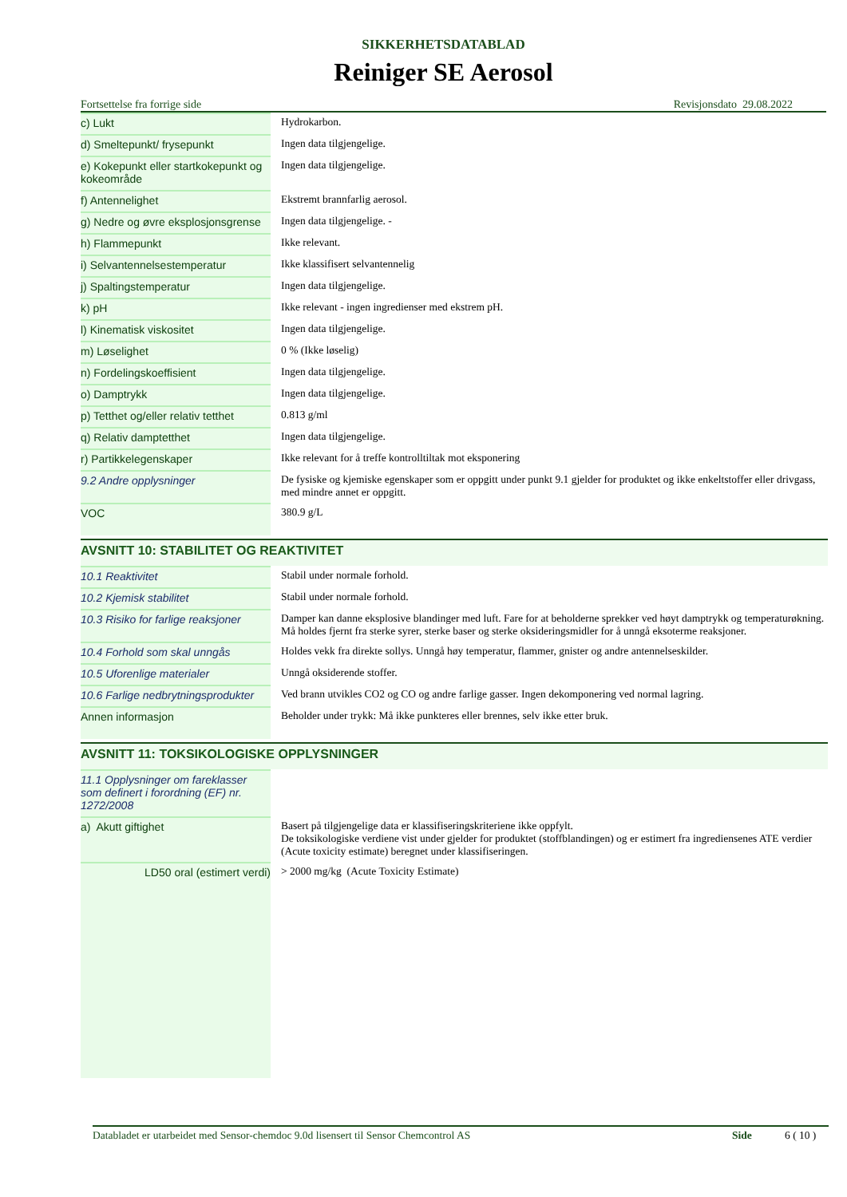SIKKERHETSDATABLAD
Reiniger SE Aerosol
Fortsettelse fra forrige side Revisjonsdato 29.08.2022
| c) Lukt | Hydrokarbon. |
| d) Smeltepunkt/ frysepunkt | Ingen data tilgjengelige. |
| e) Kokepunkt eller startkokepunkt og kokeområde | Ingen data tilgjengelige. |
| f) Antennelighet | Ekstremt brannfarlig aerosol. |
| g) Nedre og øvre eksplosjonsgrense | Ingen data tilgjengelige. - |
| h) Flammepunkt | Ikke relevant. |
| i) Selvantennelsestemperatur | Ikke klassifisert selvantennelig |
| j) Spaltingstemperatur | Ingen data tilgjengelige. |
| k) pH | Ikke relevant - ingen ingredienser med ekstrem pH. |
| l) Kinematisk viskositet | Ingen data tilgjengelige. |
| m) Løselighet | 0 % (Ikke løselig) |
| n) Fordelingskoeffisient | Ingen data tilgjengelige. |
| o) Damptrykk | Ingen data tilgjengelige. |
| p) Tetthet og/eller relativ tetthet | 0.813 g/ml |
| q) Relativ damptetthet | Ingen data tilgjengelige. |
| r) Partikkelegenskaper | Ikke relevant for å treffe kontrolltiltak mot eksponering |
| 9.2 Andre opplysninger | De fysiske og kjemiske egenskaper som er oppgitt under punkt 9.1 gjelder for produktet og ikke enkeltstoffer eller drivgass, med mindre annet er oppgitt. |
| VOC | 380.9 g/L |
AVSNITT 10: STABILITET OG REAKTIVITET
| 10.1 Reaktivitet | Stabil under normale forhold. |
| 10.2 Kjemisk stabilitet | Stabil under normale forhold. |
| 10.3 Risiko for farlige reaksjoner | Damper kan danne eksplosive blandinger med luft. Fare for at beholderne sprekker ved høyt damptrykk og temperaturøkning. Må holdes fjernt fra sterke syrer, sterke baser og sterke oksideringsmidler for å unngå eksoterme reaksjoner. |
| 10.4 Forhold som skal unngås | Holdes vekk fra direkte sollys. Unngå høy temperatur, flammer, gnister og andre antennelseskilder. |
| 10.5 Uforenlige materialer | Unngå oksiderende stoffer. |
| 10.6 Farlige nedbrytningsprodukter | Ved brann utvikles CO2 og CO og andre farlige gasser. Ingen dekomponering ved normal lagring. |
| Annen informasjon | Beholder under trykk: Må ikke punkteres eller brennes, selv ikke etter bruk. |
AVSNITT 11: TOKSIKOLOGISKE OPPLYSNINGER
| 11.1 Opplysninger om fareklasser som definert i forordning (EF) nr. 1272/2008 | |
| a) Akutt giftighet | Basert på tilgjengelige data er klassifiseringskriteriene ikke oppfylt. De toksikologiske verdiene vist under gjelder for produktet (stoffblandingen) og er estimert fra ingrediensenes ATE verdier (Acute toxicity estimate) beregnet under klassifiseringen. |
| LD50 oral (estimert verdi) | > 2000 mg/kg (Acute Toxicity Estimate) |
Databladet er utarbeidet med Sensor-chemdoc 9.0d lisensert til Sensor Chemcontrol AS Side 6 ( 10 )